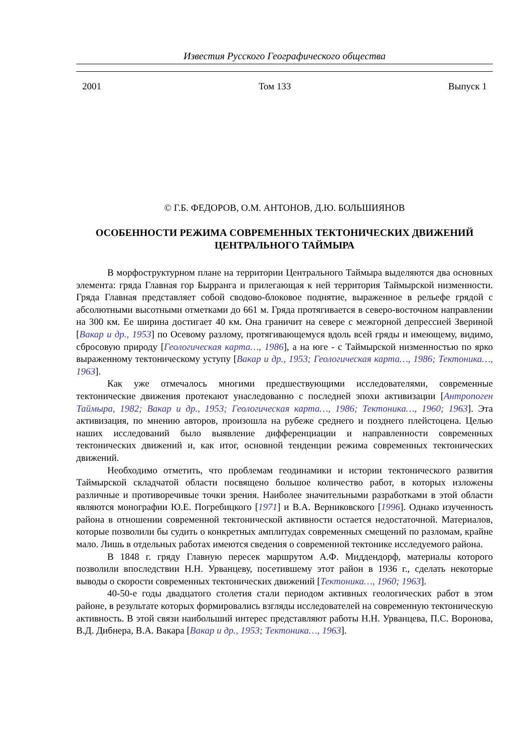Известия Русского Географического общества
2001 Том 133 Выпуск 1
© Г.Б. ФЕДОРОВ, О.М. АНТОНОВ, Д.Ю. БОЛЬШИЯНОВ
ОСОБЕННОСТИ РЕЖИМА СОВРЕМЕННЫХ ТЕКТОНИЧЕСКИХ ДВИЖЕНИЙ
ЦЕНТРАЛЬНОГО ТАЙМЫРА
В морфоструктурном плане на территории Центрального Таймыра выделяются два основных элемента: гряда Главная гор Бырранга и прилегающая к ней территория Таймырской низменности. Гряда Главная представляет собой сводово-блоковое поднятие, выраженное в рельефе грядой с абсолютными высотными отметками до 661 м. Гряда протягивается в северо-восточном направлении на 300 км. Ее ширина достигает 40 км. Она граничит на севере с межгорной депрессией Звериной [Вакар и др., 1953] по Осевому разлому, протягивающемуся вдоль всей гряды и имеющему, видимо, сбросовую природу [Геологическая карта…, 1986], а на юге - с Таймырской низменностью по ярко выраженному тектоническому уступу [Вакар и др., 1953; Геологическая карта…, 1986; Тектоника…, 1963].
Как уже отмечалось многими предшествующими исследователями, современные тектонические движения протекают унаследованно с последней эпохи активизации [Антропоген Таймыра, 1982; Вакар и др., 1953; Геологическая карта…, 1986; Тектоника…, 1960; 1963]. Эта активизация, по мнению авторов, произошла на рубеже среднего и позднего плейстоцена. Целью наших исследований было выявление дифференциации и направленности современных тектонических движений и, как итог, основной тенденции режима современных тектонических движений.
Необходимо отметить, что проблемам геодинамики и истории тектонического развития Таймырской складчатой области посвящено большое количество работ, в которых изложены различные и противоречивые точки зрения. Наиболее значительными разработками в этой области являются монографии Ю.Е. Погребицкого [1971] и В.А. Верниковского [1996]. Однако изученность района в отношении современной тектонической активности остается недостаточной. Материалов, которые позволили бы судить о конкретных амплитудах современных смещений по разломам, крайне мало. Лишь в отдельных работах имеются сведения о современной тектонике исследуемого района.
В 1848 г. гряду Главную пересек маршрутом А.Ф. Миддендорф, материалы которого позволили впоследствии Н.Н. Урванцеву, посетившему этот район в 1936 г., сделать некоторые выводы о скорости современных тектонических движений [Тектоника…, 1960; 1963].
40-50-е годы двадцатого столетия стали периодом активных геологических работ в этом районе, в результате которых формировались взгляды исследователей на современную тектоническую активность. В этой связи наибольший интерес представляют работы Н.Н. Урванцева, П.С. Воронова, В.Д. Дибнера, В.А. Вакара [Вакар и др., 1953; Тектоника…, 1963].